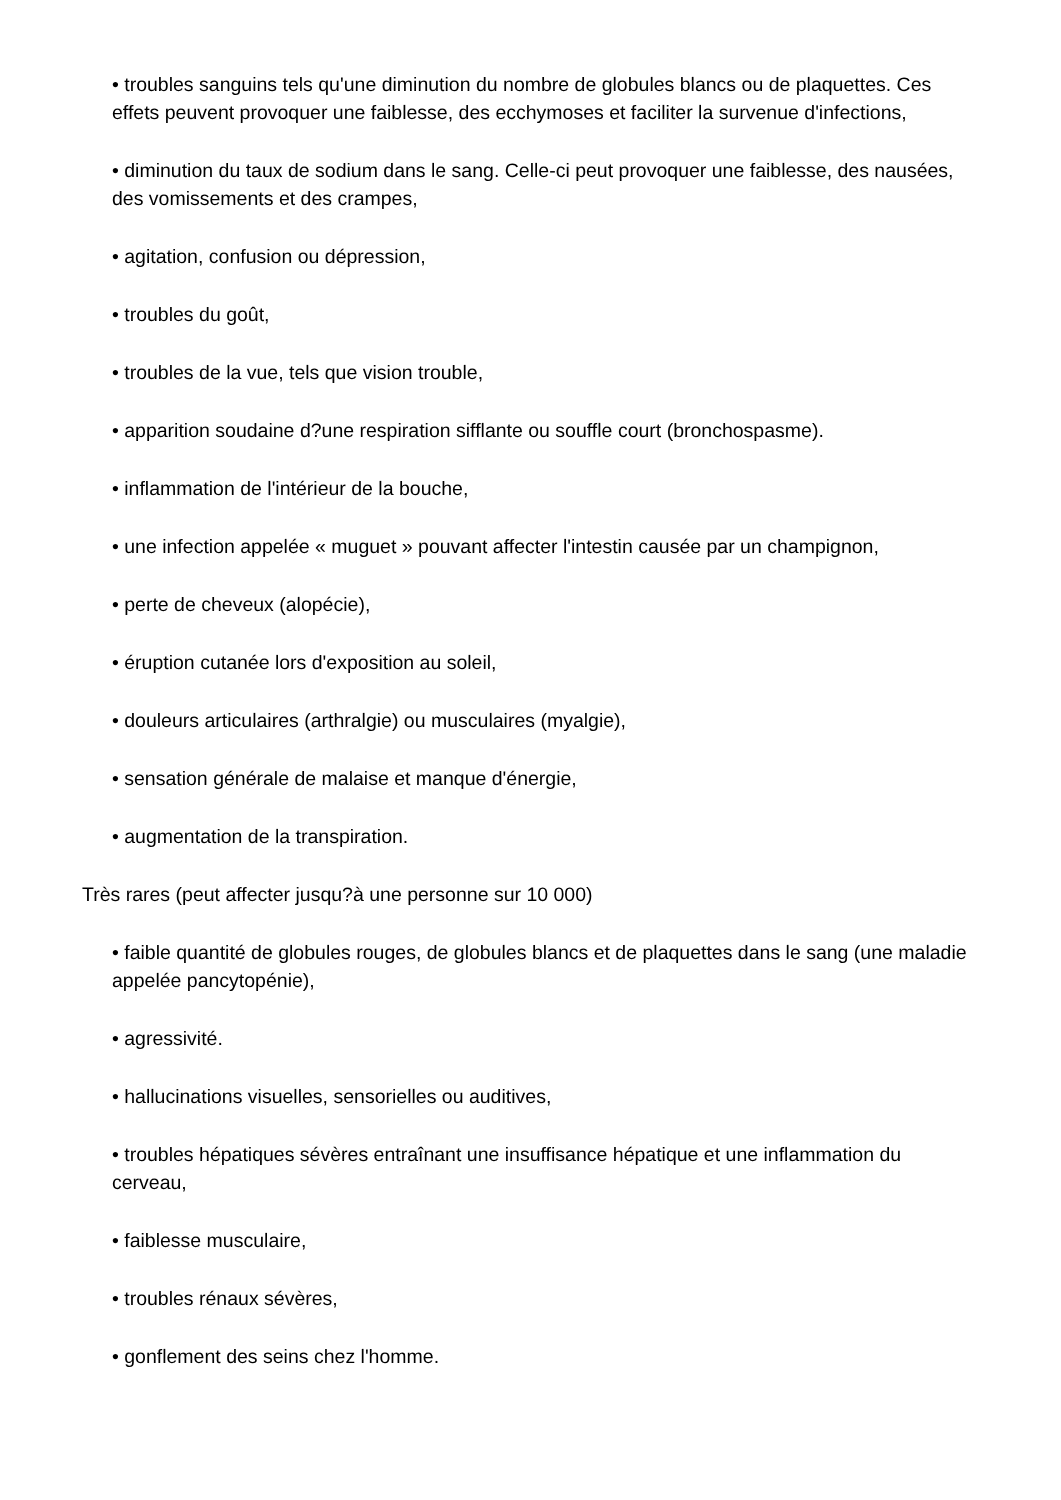• troubles sanguins tels qu'une diminution du nombre de globules blancs ou de plaquettes. Ces effets peuvent provoquer une faiblesse, des ecchymoses et faciliter la survenue d'infections,
• diminution du taux de sodium dans le sang. Celle-ci peut provoquer une faiblesse, des nausées, des vomissements et des crampes,
• agitation, confusion ou dépression,
• troubles du goût,
• troubles de la vue, tels que vision trouble,
• apparition soudaine d?une respiration sifflante ou souffle court (bronchospasme).
• inflammation de l'intérieur de la bouche,
• une infection appelée « muguet » pouvant affecter l'intestin causée par un champignon,
• perte de cheveux (alopécie),
• éruption cutanée lors d'exposition au soleil,
• douleurs articulaires (arthralgie) ou musculaires (myalgie),
• sensation générale de malaise et manque d'énergie,
• augmentation de la transpiration.
Très rares (peut affecter jusqu?à une personne sur 10 000)
• faible quantité de globules rouges, de globules blancs et de plaquettes dans le sang (une maladie appelée pancytopénie),
• agressivité.
• hallucinations visuelles, sensorielles ou auditives,
• troubles hépatiques sévères entraînant une insuffisance hépatique et une inflammation du cerveau,
• faiblesse musculaire,
• troubles rénaux sévères,
• gonflement des seins chez l'homme.